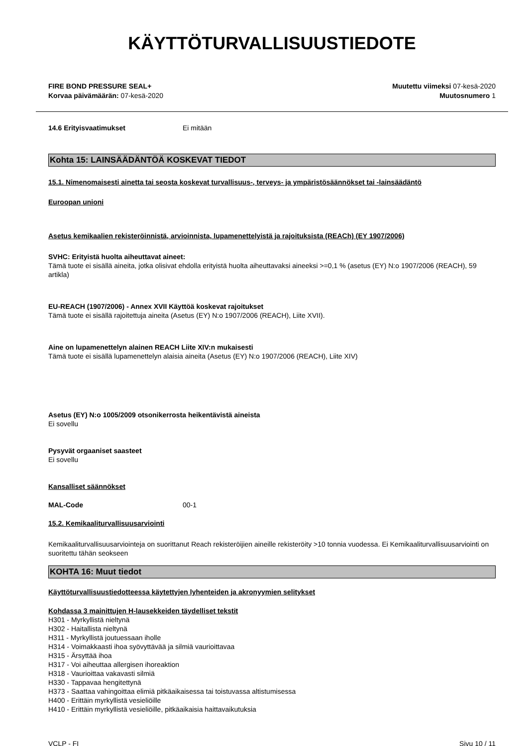KÄYTTÖTURVALLISUUSTIEDOTE
FIRE BOND PRESSURE SEAL+
Korvaa päivämäärän: 07-kesä-2020
Muutettu viimeksi 07-kesä-2020
Muutosnumero 1
14.6 Erityisvaatimukset Ei mitään
Kohta 15: LAINSÄÄDÄNTÖÄ KOSKEVAT TIEDOT
15.1. Nimenomaisesti ainetta tai seosta koskevat turvallisuus-, terveys- ja ympäristösäännökset tai -lainsäädäntö
Euroopan unioni
Asetus kemikaalien rekisteröinnistä, arvioinnista, lupamenettelyistä ja rajoituksista (REACh) (EY 1907/2006)
SVHC: Erityistä huolta aiheuttavat aineet:
Tämä tuote ei sisällä aineita, jotka olisivat ehdolla erityistä huolta aiheuttavaksi aineeksi >=0,1 % (asetus (EY) N:o 1907/2006 (REACH), 59 artikla)
EU-REACH (1907/2006) - Annex XVII Käyttöä koskevat rajoitukset
Tämä tuote ei sisällä rajoitettuja aineita (Asetus (EY) N:o 1907/2006 (REACH), Liite XVII).
Aine on lupamenettelyn alainen REACH Liite XIV:n mukaisesti
Tämä tuote ei sisällä lupamenettelyn alaisia aineita (Asetus (EY) N:o 1907/2006 (REACH), Liite XIV)
Asetus (EY) N:o 1005/2009 otsonikerrosta heikentävistä aineista
Ei sovellu
Pysyvät orgaaniset saasteet
Ei sovellu
Kansalliset säännökset
MAL-Code 00-1
15.2. Kemikaaliturvallisuusarviointi
Kemikaaliturvallisuusarviointeja on suorittanut Reach rekisteröijien aineille rekisteröity >10 tonnia vuodessa. Ei Kemikaaliturvallisuusarviointi on suoritettu tähän seokseen
KOHTA 16: Muut tiedot
Käyttöturvallisuustiedotteessa käytettyjen lyhenteiden ja akronyymien selitykset
Kohdassa 3 mainittujen H-lausekkeiden täydelliset tekstit
H301 - Myrkyllistä nieltynä
H302 - Haitallista nieltynä
H311 - Myrkyllistä joutuessaan iholle
H314 - Voimakkaasti ihoa syövyttävää ja silmiä vaurioittavaa
H315 - Ärsyttää ihoa
H317 - Voi aiheuttaa allergisen ihoreaktion
H318 - Vaurioittaa vakavasti silmiä
H330 - Tappavaa hengitettynä
H373 - Saattaa vahingoittaa elimiä pitkäaikaisessa tai toistuvassa altistumisessa
H400 - Erittäin myrkyllistä vesieliöille
H410 - Erittäin myrkyllistä vesieliöille, pitkäaikaisia haittavaikutuksia
VCLP - FI Sivu 10 / 11